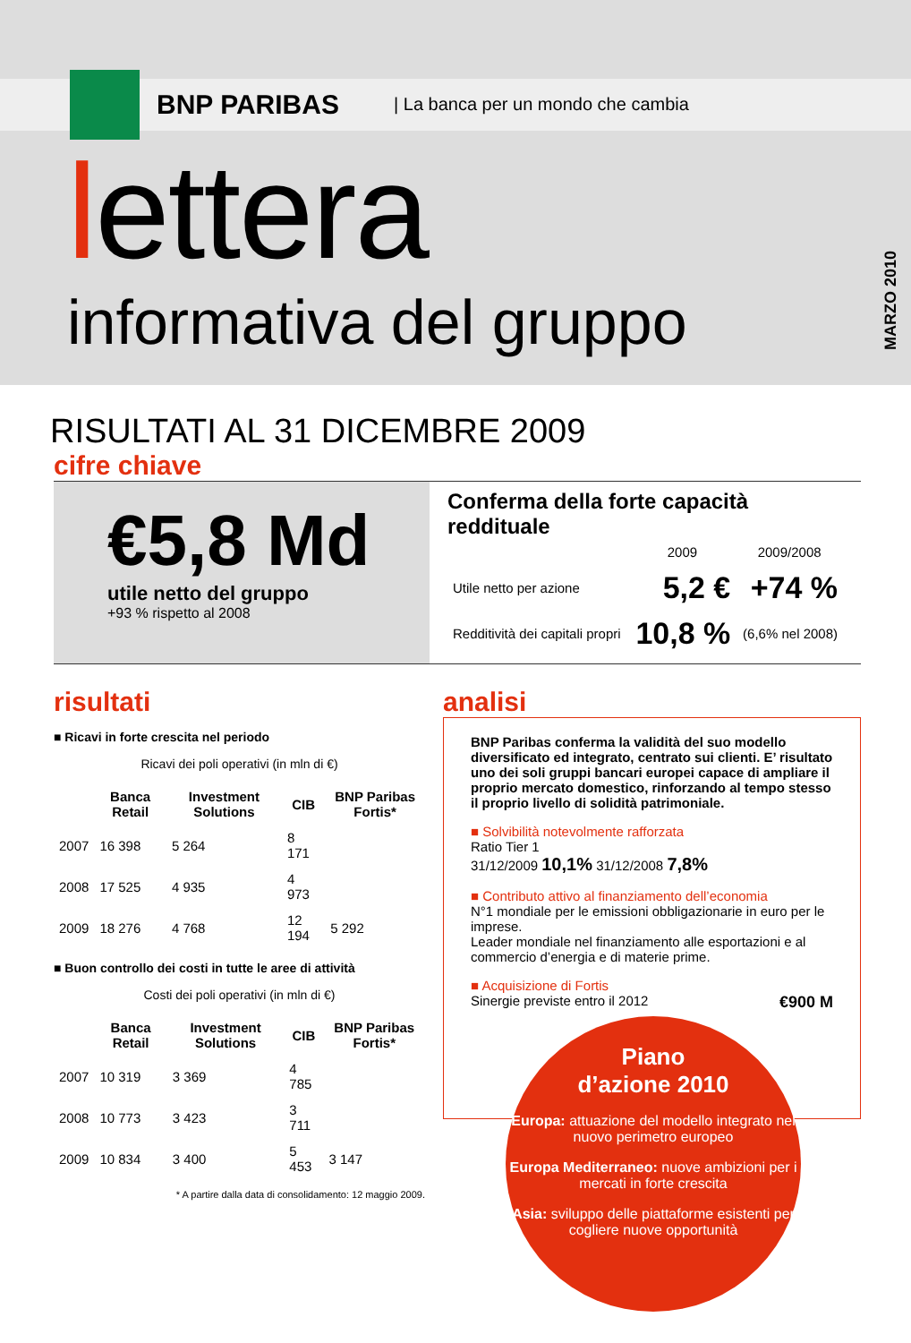BNP PARIBAS
| La banca per un mondo che cambia
lettera
informativa del gruppo
MARZO 2010
RISULTATI AL 31 DICEMBRE 2009
cifre chiave
€5,8 Md
utile netto del gruppo
+93 % rispetto al 2008
Conferma della forte capacità reddituale
| | 2009 | 2009/2008 |
| --- | --- | --- |
| Utile netto per azione | 5,2 € | +74 % |
| Redditività dei capitali propri | 10,8 % | (6,6% nel 2008) |
risultati
■ Ricavi in forte crescita nel periodo
Ricavi dei poli operativi (in mln di €)
| | Banca Retail | Investment Solutions | CIB | BNP Paribas Fortis* |
| --- | --- | --- | --- | --- |
| 2007 | 16 398 | 5 264 | 8 171 | |
| 2008 | 17 525 | 4 935 | 4 973 | |
| 2009 | 18 276 | 4 768 | 12 194 | 5 292 |
■ Buon controllo dei costi in tutte le aree di attività
Costi dei poli operativi (in mln di €)
| | Banca Retail | Investment Solutions | CIB | BNP Paribas Fortis* |
| --- | --- | --- | --- | --- |
| 2007 | 10 319 | 3 369 | 4 785 | |
| 2008 | 10 773 | 3 423 | 3 711 | |
| 2009 | 10 834 | 3 400 | 5 453 | 3 147 |
* A partire dalla data di consolidamento: 12 maggio 2009.
analisi
BNP Paribas conferma la validità del suo modello diversificato ed integrato, centrato sui clienti. E’ risultato uno dei soli gruppi bancari europei capace di ampliare il proprio mercato domestico, rinforzando al tempo stesso il proprio livello di solidità patrimoniale.
■ Solvibilità notevolmente rafforzata
Ratio Tier 1
31/12/2009 10,1% 31/12/2008 7,8%
■ Contributo attivo al finanziamento dell’economia
N°1 mondiale per le emissioni obbligazionarie in euro per le imprese.
Leader mondiale nel finanziamento alle esportazioni e al commercio d’energia e di materie prime.
■ Acquisizione di Fortis
Sinergie previste entro il 2012 €900 M
Piano
d’azione 2010
Europa: attuazione del modello integrato nel nuovo perimetro europeo
Europa Mediterraneo: nuove ambizioni per i mercati in forte crescita
Asia: sviluppo delle piattaforme esistenti per cogliere nuove opportunità